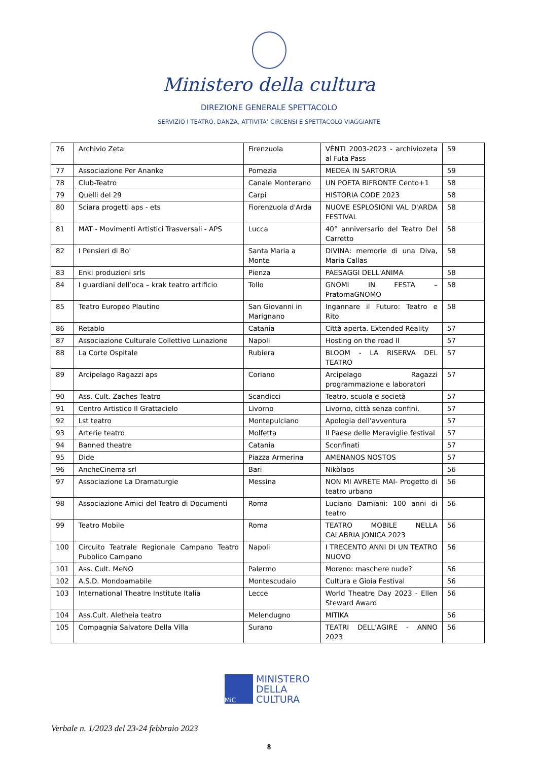Ministero della cultura
DIREZIONE GENERALE SPETTACOLO
SERVIZIO I TEATRO, DANZA, ATTIVITA’ CIRCENSI E SPETTACOLO VIAGGIANTE
| 76 | Archivio Zeta | Firenzuola | VÈNTI 2003-2023 - archiviozeta al Futa Pass | 59 |
| 77 | Associazione Per Ananke | Pomezia | MEDEA IN SARTORIA | 59 |
| 78 | Club-Teatro | Canale Monterano | UN POETA BIFRONTE Cento+1 | 58 |
| 79 | Quelli del 29 | Carpi | HISTORIA CODE 2023 | 58 |
| 80 | Sciara progetti aps - ets | Fiorenzuola d'Arda | NUOVE ESPLOSIONI VAL D'ARDA FESTIVAL | 58 |
| 81 | MAT - Movimenti Artistici Trasversali - APS | Lucca | 40° anniversario del Teatro Del Carretto | 58 |
| 82 | I Pensieri di Bo' | Santa Maria a Monte | DIVINA: memorie di una Diva, Maria Callas | 58 |
| 83 | Enki produzioni srls | Pienza | PAESAGGI DELL'ANIMA | 58 |
| 84 | I guardiani dell’oca – krak teatro artificio | Tollo | GNOMI IN FESTA – PratomaGNOMO | 58 |
| 85 | Teatro Europeo Plautino | San Giovanni in Marignano | Ingannare il Futuro: Teatro e Rito | 58 |
| 86 | Retablo | Catania | Città aperta. Extended Reality | 57 |
| 87 | Associazione Culturale Collettivo Lunazione | Napoli | Hosting on the road II | 57 |
| 88 | La Corte Ospitale | Rubiera | BLOOM - LA RISERVA DEL TEATRO | 57 |
| 89 | Arcipelago Ragazzi aps | Coriano | Arcipelago Ragazzi programmazione e laboratori | 57 |
| 90 | Ass. Cult. Zaches Teatro | Scandicci | Teatro, scuola e società | 57 |
| 91 | Centro Artistico Il Grattacielo | Livorno | Livorno, città senza confini. | 57 |
| 92 | Lst teatro | Montepulciano | Apologia dell'avventura | 57 |
| 93 | Arterie teatro | Molfetta | Il Paese delle Meraviglie festival | 57 |
| 94 | Banned theatre | Catania | Sconfinati | 57 |
| 95 | Dide | Piazza Armerina | AMENANOS NOSTOS | 57 |
| 96 | AncheCinema srl | Bari | Nikòlaos | 56 |
| 97 | Associazione La Dramaturgie | Messina | NON MI AVRETE MAI- Progetto di teatro urbano | 56 |
| 98 | Associazione Amici del Teatro di Documenti | Roma | Luciano Damiani: 100 anni di teatro | 56 |
| 99 | Teatro Mobile | Roma | TEATRO MOBILE NELLA CALABRIA JONICA 2023 | 56 |
| 100 | Circuito Teatrale Regionale Campano Teatro Pubblico Campano | Napoli | I TRECENTO ANNI DI UN TEATRO NUOVO | 56 |
| 101 | Ass. Cult. MeNO | Palermo | Moreno: maschere nude? | 56 |
| 102 | A.S.D. Mondoamabile | Montescudaio | Cultura e Gioia Festival | 56 |
| 103 | International Theatre Institute Italia | Lecce | World Theatre Day 2023 - Ellen Steward Award | 56 |
| 104 | Ass.Cult. Aletheia teatro | Melendugno | MITIKA | 56 |
| 105 | Compagnia Salvatore Della Villa | Surano | TEATRI DELL'AGIRE - ANNO 2023 | 56 |
MiC
MINISTERO
DELLA
CULTURA
Verbale n. 1/2023 del 23-24 febbraio 2023
8